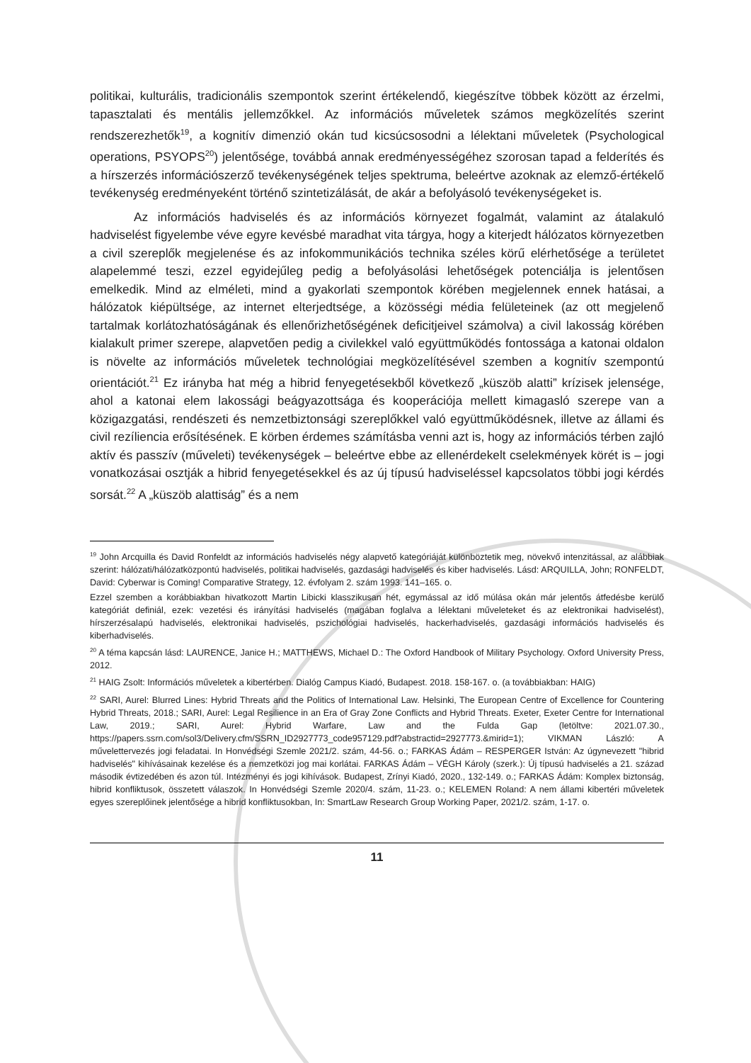politikai, kulturális, tradicionális szempontok szerint értékelendő, kiegészítve többek között az érzelmi, tapasztalati és mentális jellemzőkkel. Az információs műveletek számos megközelítés szerint rendszerezhetők<sup>19</sup>, a kognitív dimenzió okán tud kicsúcsosodni a lélektani műveletek (Psychological operations, PSYOPS<sup>20</sup>) jelentősége, továbbá annak eredményességéhez szorosan tapad a felderítés és a hírszerzés információszerző tevékenységének teljes spektruma, beleértve azoknak az elemző-értékelő tevékenység eredményeként történő szintetizálását, de akár a befolyásoló tevékenységeket is.
Az információs hadviselés és az információs környezet fogalmát, valamint az átalakuló hadviselést figyelembe véve egyre kevésbé maradhat vita tárgya, hogy a kiterjedt hálózatos környezetben a civil szereplők megjelenése és az infokommunikációs technika széles körű elérhetősége a területet alapelemmé teszi, ezzel egyidejűleg pedig a befolyásolási lehetőségek potenciálja is jelentősen emelkedik. Mind az elméleti, mind a gyakorlati szempontok körében megjelennek ennek hatásai, a hálózatok kiépültsége, az internet elterjedtsége, a közösségi média felületeinek (az ott megjelenő tartalmak korlátozhatóságának és ellenőrizhetőségének deficitjeivel számolva) a civil lakosság körében kialakult primer szerepe, alapvetően pedig a civilekkel való együttműködés fontossága a katonai oldalon is növelte az információs műveletek technológiai megközelítésével szemben a kognitív szempontú orientációt.<sup>21</sup> Ez irányba hat még a hibrid fenyegetésekből következő „küszöb alatti” krízisek jelensége, ahol a katonai elem lakossági beágyazottsága és kooperációja mellett kimagasló szerepe van a közigazgatási, rendészeti és nemzetbiztonsági szereplőkkel való együttműködésnek, illetve az állami és civil rezíliencia erősítésének. E körben érdemes számításba venni azt is, hogy az információs térben zajló aktív és passzív (műveleti) tevékenységek – beleértve ebbe az ellenérdekelt cselekmények körét is – jogi vonatkozásai osztják a hibrid fenyegetésekkel és az új típusú hadviseléssel kapcsolatos többi jogi kérdés sorsát.<sup>22</sup> A „küszöb alattiság” és a nem
<sup>19</sup> John Arcquilla és David Ronfeldt az információs hadviselés négy alapvető kategóriáját különböztetik meg, növekvő intenzitással, az alábbiak szerint: hálózati/hálózatközpontú hadviselés, politikai hadviselés, gazdasági hadviselés és kiber hadviselés. Lásd: ARQUILLA, John; RONFELDT, David: Cyberwar is Coming! Comparative Strategy, 12. évfolyam 2. szám 1993. 141–165. o.
Ezzel szemben a korábbiakban hivatkozott Martin Libicki klasszikusan hét, egymással az idő múlása okán már jelentős átfedésbe kerülő kategóriát definiál, ezek: vezetési és irányítási hadviselés (magában foglalva a lélektani műveleteket és az elektronikai hadviselést), hírszerzésalapú hadviselés, elektronikai hadviselés, pszichológiai hadviselés, hackerhadviselés, gazdasági információs hadviselés és kiberhadviselés.
<sup>20</sup> A téma kapcsán lásd: LAURENCE, Janice H.; MATTHEWS, Michael D.: The Oxford Handbook of Military Psychology. Oxford University Press, 2012.
<sup>21</sup> HAIG Zsolt: Információs műveletek a kibertérben. Dialóg Campus Kiadó, Budapest. 2018. 158-167. o. (a továbbiakban: HAIG)
<sup>22</sup> SARI, Aurel: Blurred Lines: Hybrid Threats and the Politics of International Law. Helsinki, The European Centre of Excellence for Countering Hybrid Threats, 2018.; SARI, Aurel: Legal Resilience in an Era of Gray Zone Conflicts and Hybrid Threats. Exeter, Exeter Centre for International Law, 2019.; SARI, Aurel: Hybrid Warfare, Law and the Fulda Gap (letöltve: 2021.07.30., https://papers.ssrn.com/sol3/Delivery.cfm/SSRN_ID2927773_code957129.pdf?abstractid=2927773.&mirid=1); VIKMAN László: A művelettervezés jogi feladatai. In Honvédségi Szemle 2021/2. szám, 44-56. o.; FARKAS Ádám – RESPERGER István: Az úgynevezett "hibrid hadviselés" kihívásainak kezelése és a nemzetközi jog mai korlátai. FARKAS Ádám – VÉGH Károly (szerk.): Új típusú hadviselés a 21. század második évtizedében és azon túl. Intézményi és jogi kihívások. Budapest, Zrínyi Kiadó, 2020., 132-149. o.; FARKAS Ádám: Komplex biztonság, hibrid konfliktusok, összetett válaszok. In Honvédségi Szemle 2020/4. szám, 11-23. o.; KELEMEN Roland: A nem állami kibertéri műveletek egyes szereplőinek jelentősége a hibrid konfliktusokban, In: SmartLaw Research Group Working Paper, 2021/2. szám, 1-17. o.
11